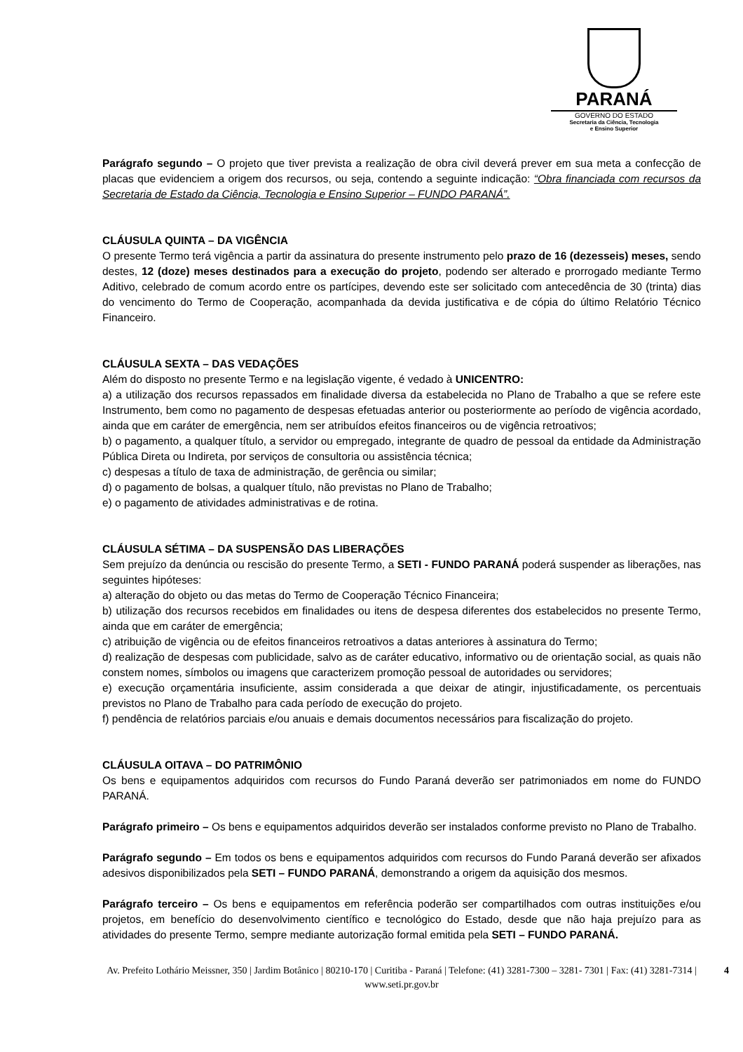PARANÁ
GOVERNO DO ESTADO
Secretaria da Ciência, Tecnologia
e Ensino Superior
Parágrafo segundo – O projeto que tiver prevista a realização de obra civil deverá prever em sua meta a confecção de placas que evidenciem a origem dos recursos, ou seja, contendo a seguinte indicação: “Obra financiada com recursos da Secretaria de Estado da Ciência, Tecnologia e Ensino Superior – FUNDO PARANÁ”.
CLÁUSULA QUINTA – DA VIGÊNCIA
O presente Termo terá vigência a partir da assinatura do presente instrumento pelo prazo de 16 (dezesseis) meses, sendo destes, 12 (doze) meses destinados para a execução do projeto, podendo ser alterado e prorrogado mediante Termo Aditivo, celebrado de comum acordo entre os partícipes, devendo este ser solicitado com antecedência de 30 (trinta) dias do vencimento do Termo de Cooperação, acompanhada da devida justificativa e de cópia do último Relatório Técnico Financeiro.
CLÁUSULA SEXTA – DAS VEDAÇÕES
Além do disposto no presente Termo e na legislação vigente, é vedado à UNICENTRO:
a) a utilização dos recursos repassados em finalidade diversa da estabelecida no Plano de Trabalho a que se refere este Instrumento, bem como no pagamento de despesas efetuadas anterior ou posteriormente ao período de vigência acordado, ainda que em caráter de emergência, nem ser atribuídos efeitos financeiros ou de vigência retroativos;
b) o pagamento, a qualquer título, a servidor ou empregado, integrante de quadro de pessoal da entidade da Administração Pública Direta ou Indireta, por serviços de consultoria ou assistência técnica;
c) despesas a título de taxa de administração, de gerência ou similar;
d) o pagamento de bolsas, a qualquer título, não previstas no Plano de Trabalho;
e) o pagamento de atividades administrativas e de rotina.
CLÁUSULA SÉTIMA – DA SUSPENSÃO DAS LIBERAÇÕES
Sem prejuízo da denúncia ou rescisão do presente Termo, a SETI - FUNDO PARANÁ poderá suspender as liberações, nas seguintes hipóteses:
a) alteração do objeto ou das metas do Termo de Cooperação Técnico Financeira;
b) utilização dos recursos recebidos em finalidades ou itens de despesa diferentes dos estabelecidos no presente Termo, ainda que em caráter de emergência;
c) atribuição de vigência ou de efeitos financeiros retroativos a datas anteriores à assinatura do Termo;
d) realização de despesas com publicidade, salvo as de caráter educativo, informativo ou de orientação social, as quais não constem nomes, símbolos ou imagens que caracterizem promoção pessoal de autoridades ou servidores;
e) execução orçamentária insuficiente, assim considerada a que deixar de atingir, injustificadamente, os percentuais previstos no Plano de Trabalho para cada período de execução do projeto.
f) pendência de relatórios parciais e/ou anuais e demais documentos necessários para fiscalização do projeto.
CLÁUSULA OITAVA – DO PATRIMÔNIO
Os bens e equipamentos adquiridos com recursos do Fundo Paraná deverão ser patrimoniados em nome do FUNDO PARANÁ.
Parágrafo primeiro – Os bens e equipamentos adquiridos deverão ser instalados conforme previsto no Plano de Trabalho.
Parágrafo segundo – Em todos os bens e equipamentos adquiridos com recursos do Fundo Paraná deverão ser afixados adesivos disponibilizados pela SETI – FUNDO PARANÁ, demonstrando a origem da aquisição dos mesmos.
Parágrafo terceiro – Os bens e equipamentos em referência poderão ser compartilhados com outras instituições e/ou projetos, em benefício do desenvolvimento científico e tecnológico do Estado, desde que não haja prejuízo para as atividades do presente Termo, sempre mediante autorização formal emitida pela SETI – FUNDO PARANÁ.
4 Av. Prefeito Lothário Meissner, 350 | Jardim Botânico | 80210-170 | Curitiba - Paraná | Telefone: (41) 3281-7300 – 3281- 7301 | Fax: (41) 3281-7314 | www.seti.pr.gov.br